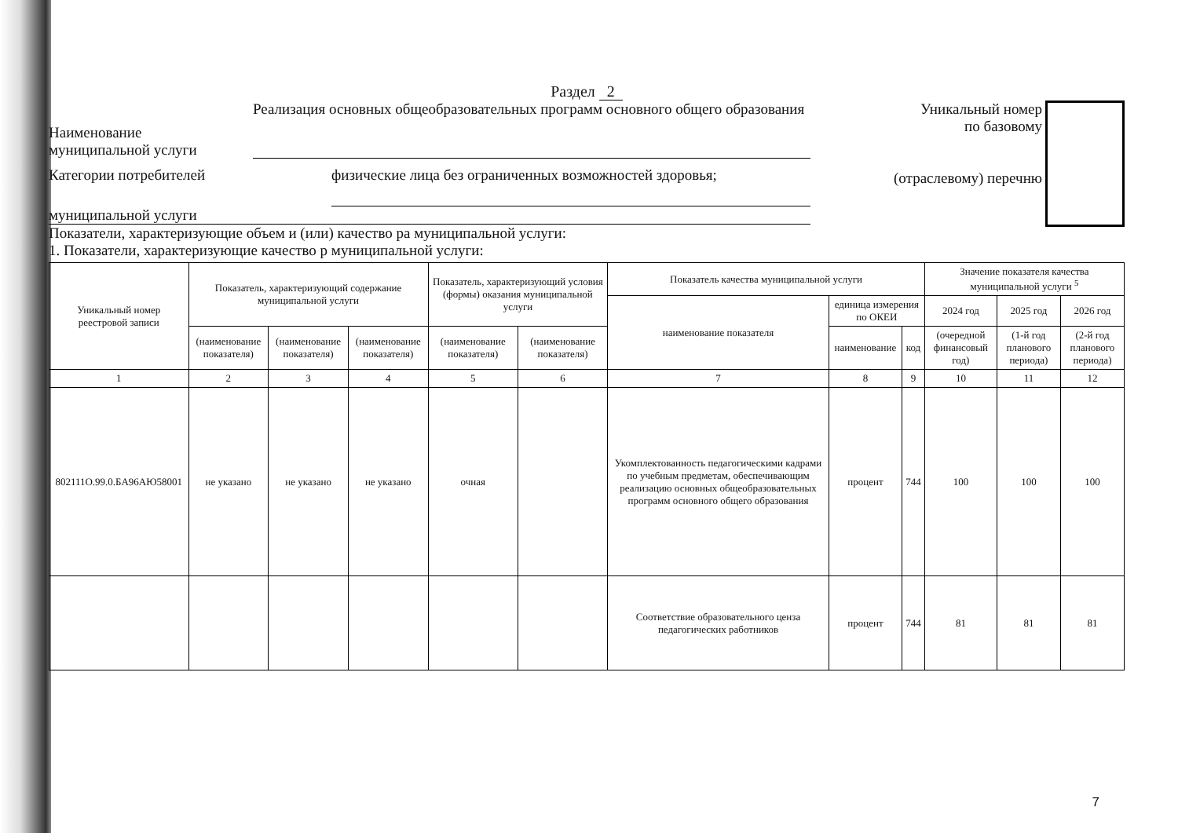Раздел 2
Наименование
муниципальной услуги
Реализация основных общеобразовательных программ основного общего образования
Категории потребителей
физические лица без ограниченных возможностей здоровья;
муниципальной услуги
Показатели, характеризующие объем и (или) качество ра муниципальной услуги:
1. Показатели, характеризующие качество р муниципальной услуги:
Уникальный номер
по базовому
(отраслевому) перечню
| Уникальный номер реестровой записи | Показатель, характеризующий содержание муниципальной услуги | | | Показатель, характеризующий условия (формы) оказания муниципальной услуги | | Показатель качества муниципальной услуги | | | Значение показателя качества муниципальной услуги <sup>5</sup> | | |
| --- | --- | --- | --- | --- | --- | --- | --- | --- | --- | --- | --- |
| | | | | | | наименование показателя | единица измерения по ОКЕИ | | 2024 год | 2025 год | 2026 год |
| | (наименование показателя) | (наименование показателя) | (наименование показателя) | (наименование показателя) | (наименование показателя) | | наименование | код | (очередной финансовый год) | (1-й год планового периода) | (2-й год планового периода) |
| 1 | 2 | 3 | 4 | 5 | 6 | 7 | 8 | 9 | 10 | 11 | 12 |
| 802111О.99.0.БА96АЮ58001 | не указано | не указано | не указано | очная | | Укомплектованность педагогическими кадрами по учебным предметам, обеспечивающим реализацию основных общеобразовательных программ основного общего образования | процент | 744 | 100 | 100 | 100 |
| | | | | | | Соответствие образовательного ценза педагогических работников | процент | 744 | 81 | 81 | 81 |
7